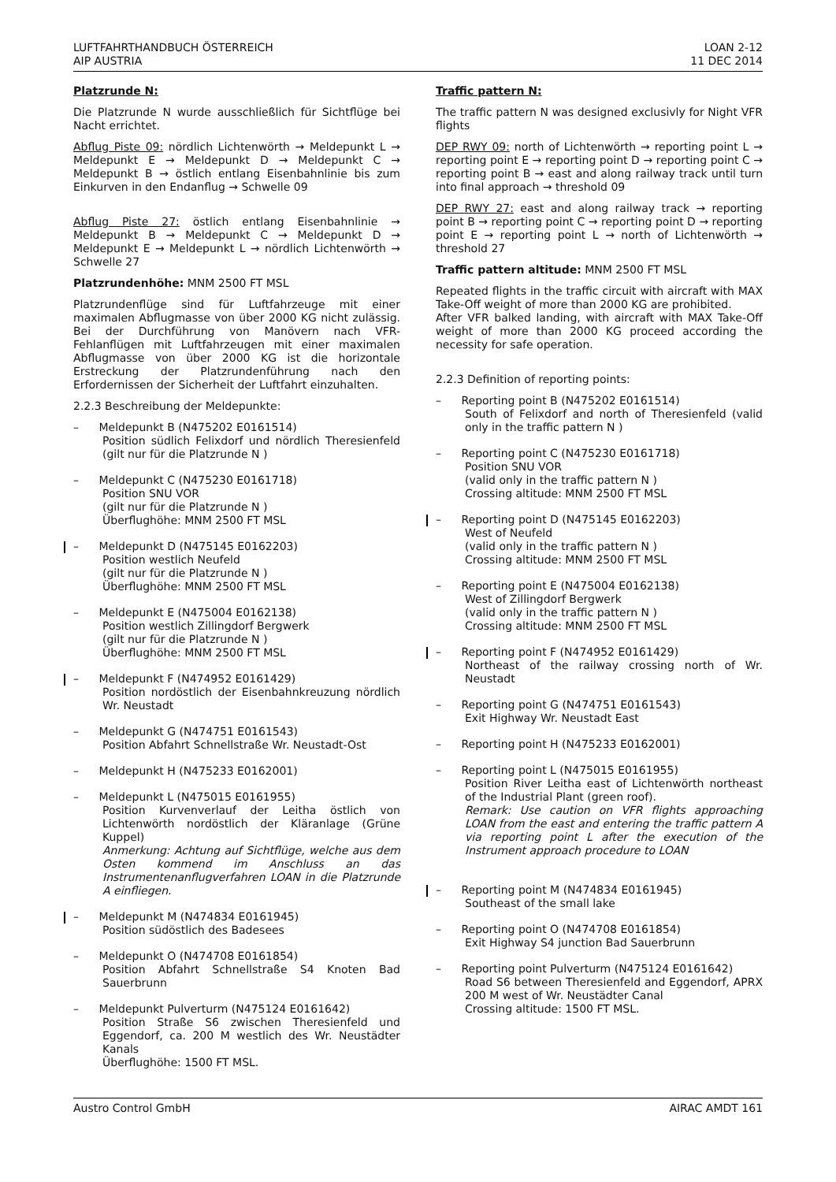LUFTFAHRTHANDBUCH ÖSTERREICH
AIP AUSTRIA
LOAN 2-12
11 DEC 2014
Platzrunde N:
Die Platzrunde N wurde ausschließlich für Sichtflüge bei Nacht errichtet.
Abflug Piste 09: nördlich Lichtenwörth → Meldepunkt L → Meldepunkt E → Meldepunkt D → Meldepunkt C → Meldepunkt B → östlich entlang Eisenbahnlinie bis zum Einkurven in den Endanflug → Schwelle 09
Abflug Piste 27: östlich entlang Eisenbahnlinie → Meldepunkt B → Meldepunkt C → Meldepunkt D → Meldepunkt E → Meldepunkt L → nördlich Lichtenwörth → Schwelle 27
Platzrundenhöhe: MNM 2500 FT MSL
Platzrundenflüge sind für Luftfahrzeuge mit einer maximalen Abflugmasse von über 2000 KG nicht zulässig. Bei der Durchführung von Manövern nach VFR-Fehlanflügen mit Luftfahrzeugen mit einer maximalen Abflugmasse von über 2000 KG ist die horizontale Erstreckung der Platzrundenführung nach den Erfordernissen der Sicherheit der Luftfahrt einzuhalten.
2.2.3 Beschreibung der Meldepunkte:
–   Meldepunkt B (N475202 E0161514)
Position südlich Felixdorf und nördlich Theresienfeld (gilt nur für die Platzrunde N )
–   Meldepunkt C (N475230 E0161718)
Position SNU VOR
(gilt nur für die Platzrunde N )
Überflughöhe: MNM 2500 FT MSL
–   Meldepunkt D (N475145 E0162203)
Position westlich Neufeld
(gilt nur für die Platzrunde N )
Überflughöhe: MNM 2500 FT MSL
–   Meldepunkt E (N475004 E0162138)
Position westlich Zillingdorf Bergwerk
(gilt nur für die Platzrunde N )
Überflughöhe: MNM 2500 FT MSL
–   Meldepunkt F (N474952 E0161429)
Position nordöstlich der Eisenbahnkreuzung nördlich Wr. Neustadt
–   Meldepunkt G (N474751 E0161543)
Position Abfahrt Schnellstraße Wr. Neustadt-Ost
–   Meldepunkt H (N475233 E0162001)
–   Meldepunkt L (N475015 E0161955)
Position Kurvenverlauf der Leitha östlich von Lichtenwörth nordöstlich der Kläranlage (Grüne Kuppel)
Anmerkung: Achtung auf Sichtflüge, welche aus dem Osten kommend im Anschluss an das Instrumentenanflugverfahren LOAN in die Platzrunde A einfliegen.
–   Meldepunkt M (N474834 E0161945)
Position südöstlich des Badesees
–   Meldepunkt O (N474708 E0161854)
Position Abfahrt Schnellstraße S4 Knoten Bad Sauerbrunn
–   Meldepunkt Pulverturm (N475124 E0161642)
Position Straße S6 zwischen Theresienfeld und Eggendorf, ca. 200 M westlich des Wr. Neustädter Kanals
Überflughöhe: 1500 FT MSL.
Traffic pattern N:
The traffic pattern N was designed exclusivly for Night VFR flights
DEP RWY 09: north of Lichtenwörth → reporting point L → reporting point E → reporting point D → reporting point C → reporting point B → east and along railway track until turn into final approach → threshold 09
DEP RWY 27: east and along railway track → reporting point B → reporting point C → reporting point D → reporting point E → reporting point L → north of Lichtenwörth → threshold 27
Traffic pattern altitude: MNM 2500 FT MSL
Repeated flights in the traffic circuit with aircraft with MAX Take-Off weight of more than 2000 KG are prohibited.
After VFR balked landing, with aircraft with MAX Take-Off weight of more than 2000 KG proceed according the necessity for safe operation.
2.2.3 Definition of reporting points:
–   Reporting point B (N475202 E0161514)
South of Felixdorf and north of Theresienfeld (valid only in the traffic pattern N )
–   Reporting point C (N475230 E0161718)
Position SNU VOR
(valid only in the traffic pattern N )
Crossing altitude: MNM 2500 FT MSL
–   Reporting point D (N475145 E0162203)
West of Neufeld
(valid only in the traffic pattern N )
Crossing altitude: MNM 2500 FT MSL
–   Reporting point E (N475004 E0162138)
West of Zillingdorf Bergwerk
(valid only in the traffic pattern N )
Crossing altitude: MNM 2500 FT MSL
–   Reporting point F (N474952 E0161429)
Northeast of the railway crossing north of Wr. Neustadt
–   Reporting point G (N474751 E0161543)
Exit Highway Wr. Neustadt East
–   Reporting point H (N475233 E0162001)
–   Reporting point L (N475015 E0161955)
Position River Leitha east of Lichtenwörth northeast of the Industrial Plant (green roof).
Remark: Use caution on VFR flights approaching LOAN from the east and entering the traffic pattern A via reporting point L after the execution of the Instrument approach procedure to LOAN
–   Reporting point M (N474834 E0161945)
Southeast of the small lake
–   Reporting point O (N474708 E0161854)
Exit Highway S4 junction Bad Sauerbrunn
–   Reporting point Pulverturm (N475124 E0161642)
Road S6 between Theresienfeld and Eggendorf, APRX 200 M west of Wr. Neustädter Canal
Crossing altitude: 1500 FT MSL.
Austro Control GmbH AIRAC AMDT 161